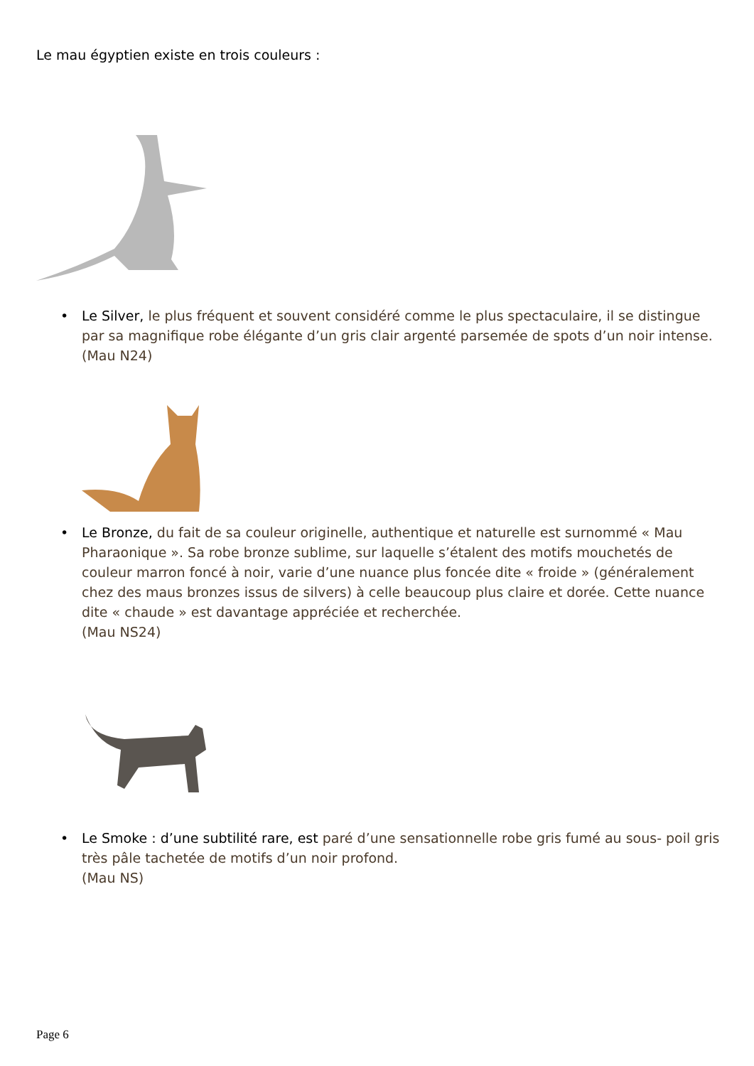Le mau égyptien existe en trois couleurs :
• Le Silver, le plus fréquent et souvent considéré comme le plus spectaculaire, il se distingue par sa magnifique robe élégante d’un gris clair argenté parsemée de spots d’un noir intense.
(Mau N24)
• Le Bronze, du fait de sa couleur originelle, authentique et naturelle est surnommé « Mau Pharaonique ». Sa robe bronze sublime, sur laquelle s’étalent des motifs mouchetés de couleur marron foncé à noir, varie d’une nuance plus foncée dite « froide » (généralement chez des maus bronzes issus de silvers) à celle beaucoup plus claire et dorée. Cette nuance dite « chaude » est davantage appréciée et recherchée.
(Mau NS24)
• Le Smoke : d’une subtilité rare, est paré d’une sensationnelle robe gris fumé au sous- poil gris très pâle tachetée de motifs d’un noir profond.
(Mau NS)
Page 6